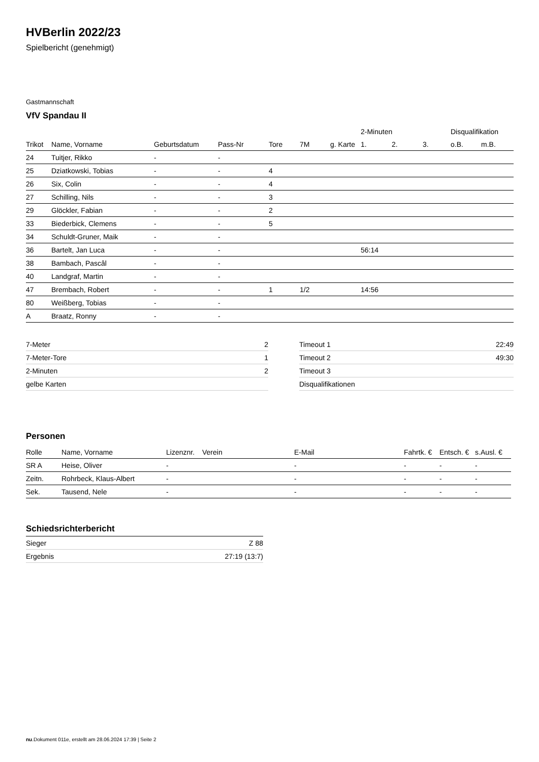HVBerlin 2022/23
Spielbericht (genehmigt)
Gastmannschaft
VfV Spandau II
| | | | | | | | 2-Minuten | | | Disqualifikation | |
| --- | --- | --- | --- | --- | --- | --- | --- | --- | --- | --- | --- |
| Trikot | Name, Vorname | Geburtsdatum | Pass-Nr | Tore | 7M | g. Karte | 1. | 2. | 3. | o.B. | m.B. |
| 24 | Tuitjer, Rikko | - | - | | | | | | | | |
| 25 | Dziatkowski, Tobias | - | - | 4 | | | | | | | |
| 26 | Six, Colin | - | - | 4 | | | | | | | |
| 27 | Schilling, Nils | - | - | 3 | | | | | | | |
| 29 | Glöckler, Fabian | - | - | 2 | | | | | | | |
| 33 | Biederbick, Clemens | - | - | 5 | | | | | | | |
| 34 | Schuldt-Gruner, Maik | - | - | | | | | | | | |
| 36 | Bartelt, Jan Luca | - | - | | | | 56:14 | | | | |
| 38 | Bambach, Pascâl | - | - | | | | | | | | |
| 40 | Landgraf, Martin | - | - | | | | | | | | |
| 47 | Brembach, Robert | - | - | 1 | 1/2 | | 14:56 | | | | |
| 80 | Weißberg, Tobias | - | - | | | | | | | | |
| A | Braatz, Ronny | - | - | | | | | | | | |
| 7-Meter | 2 |
| 7-Meter-Tore | 1 |
| 2-Minuten | 2 |
| gelbe Karten | |
| Timeout 1 | 22:49 |
| Timeout 2 | 49:30 |
| Timeout 3 | |
| Disqualifikationen | |
Personen
| Rolle | Name, Vorname | Lizenznr. | Verein | E-Mail | Fahrtk. € | Entsch. € | s.Ausl. € |
| --- | --- | --- | --- | --- | --- | --- | --- |
| SR A | Heise, Oliver | - | | - | - | - | - |
| Zeitn. | Rohrbeck, Klaus-Albert | - | | - | - | - | - |
| Sek. | Tausend, Nele | - | | - | - | - | - |
Schiedsrichterbericht
| Sieger | Z 88 |
| Ergebnis | 27:19 (13:7) |
nu.Dokument 011e, erstellt am 28.06.2024 17:39 | Seite 2